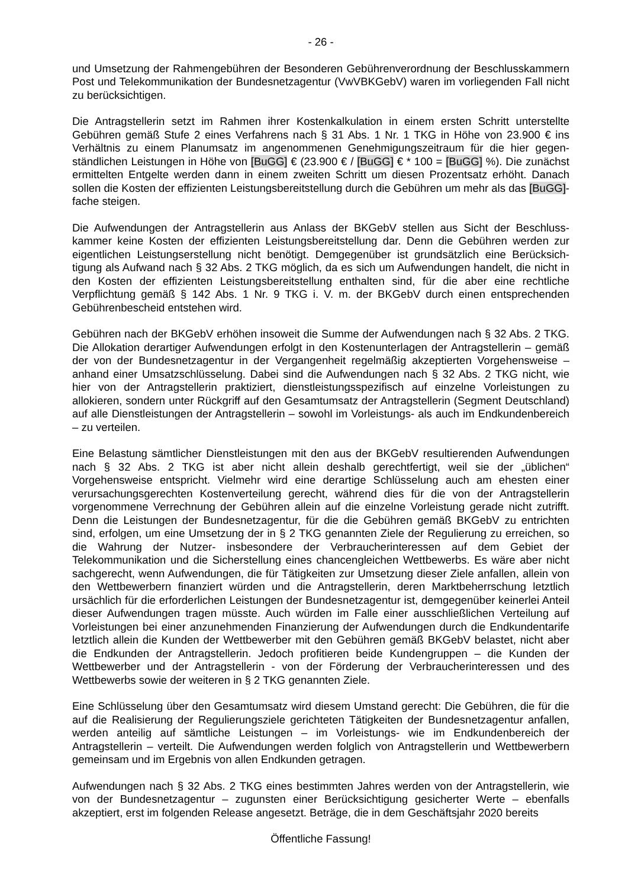- 26 -
und Umsetzung der Rahmengebühren der Besonderen Gebührenverordnung der Beschluss­kammern Post und Telekommunikation der Bundesnetzagentur (VwVBKGebV) waren im vorliegenden Fall nicht zu berücksichtigen.
Die Antragstellerin setzt im Rahmen ihrer Kostenkalkulation in einem ersten Schritt unterstellte Gebühren gemäß Stufe 2 eines Verfahrens nach § 31 Abs. 1 Nr. 1 TKG in Höhe von 23.900 € ins Verhältnis zu einem Planumsatz im angenommenen Genehmigungszeitraum für die hier gegen­ständlichen Leistungen in Höhe von [BuGG] € (23.900 € / [BuGG] € * 100 = [BuGG] %). Die zunächst ermittelten Entgelte werden dann in einem zweiten Schritt um diesen Prozentsatz er­höht. Danach sollen die Kosten der effizienten Leistungsbereitstellung durch die Gebühren um mehr als das [BuGG]-fache steigen.
Die Aufwendungen der Antragstellerin aus Anlass der BKGebV stellen aus Sicht der Beschluss­kammer keine Kosten der effizienten Leistungsbereitstellung dar. Denn die Gebühren werden zur eigentlichen Leistungserstellung nicht benötigt. Demgegenüber ist grundsätzlich eine Berücksich­tigung als Aufwand nach § 32 Abs. 2 TKG möglich, da es sich um Aufwendungen handelt, die nicht in den Kosten der effizienten Leistungsbereitstellung enthalten sind, für die aber eine recht­liche Verpflichtung gemäß § 142 Abs. 1 Nr. 9 TKG i. V. m. der BKGebV durch einen entsprechen­den Gebührenbescheid entstehen wird.
Gebühren nach der BKGebV erhöhen insoweit die Summe der Aufwendungen nach § 32 Abs. 2 TKG. Die Allokation derartiger Aufwendungen erfolgt in den Kostenunterlagen der Antragstellerin – gemäß der von der Bundesnetzagentur in der Vergangenheit regelmäßig akzep­tierten Vorgehensweise – anhand einer Umsatzschlüsselung. Dabei sind die Aufwendungen nach § 32 Abs. 2 TKG nicht, wie hier von der Antragstellerin praktiziert, dienstleistungsspezifisch auf einzelne Vorleistungen zu allokieren, sondern unter Rückgriff auf den Gesamtumsatz der Antrag­stellerin (Segment Deutschland) auf alle Dienstleistungen der Antragstellerin – sowohl im Vorleis­tungs- als auch im Endkundenbereich – zu verteilen.
Eine Belastung sämtlicher Dienstleistungen mit den aus der BKGebV resultierenden Aufwendun­gen nach § 32 Abs. 2 TKG ist aber nicht allein deshalb gerechtfertigt, weil sie der „üblichen“ Vorgehensweise entspricht. Vielmehr wird eine derartige Schlüsselung auch am ehesten einer verursachungsgerechten Kostenverteilung gerecht, während dies für die von der Antragstellerin vorgenommene Verrechnung der Gebühren allein auf die einzelne Vorleistung gerade nicht zutrifft. Denn die Leistungen der Bundesnetzagentur, für die die Gebühren gemäß BKGebV zu entrichten sind, erfolgen, um eine Umsetzung der in § 2 TKG genannten Ziele der Regulierung zu erreichen, so die Wahrung der Nutzer- insbesondere der Verbraucherinteressen auf dem Gebiet der Telekommunikation und die Sicherstellung eines chancengleichen Wettbewerbs. Es wäre aber nicht sachgerecht, wenn Aufwendungen, die für Tätigkeiten zur Umsetzung dieser Ziele anfallen, allein von den Wettbewerbern finanziert würden und die Antragstellerin, deren Marktbe­herrschung letztlich ursächlich für die erforderlichen Leistungen der Bundesnetzagentur ist, demgegenüber keinerlei Anteil dieser Aufwendungen tragen müsste. Auch würden im Falle einer ausschließlichen Verteilung auf Vorleistungen bei einer anzunehmenden Finanzierung der Auf­wendungen durch die Endkundentarife letztlich allein die Kunden der Wettbewerber mit den Gebühren gemäß BKGebV belastet, nicht aber die Endkunden der Antragstellerin. Jedoch profitieren beide Kundengruppen – die Kunden der Wettbewerber und der Antragstellerin - von der Förderung der Verbraucherinteressen und des Wettbewerbs sowie der weiteren in § 2 TKG genannten Ziele.
Eine Schlüsselung über den Gesamtumsatz wird diesem Umstand gerecht: Die Gebühren, die für die auf die Realisierung der Regulierungsziele gerichteten Tätigkeiten der Bundesnetzagentur anfallen, werden anteilig auf sämtliche Leistungen – im Vorleistungs- wie im Endkundenbereich der Antragstellerin – verteilt. Die Aufwendungen werden folglich von Antragstellerin und Wettbe­werbern gemeinsam und im Ergebnis von allen Endkunden getragen.
Aufwendungen nach § 32 Abs. 2 TKG eines bestimmten Jahres werden von der Antragstellerin, wie von der Bundesnetzagentur – zugunsten einer Berücksichtigung gesicherter Werte – ebenfalls akzeptiert, erst im folgenden Release angesetzt. Beträge, die in dem Geschäftsjahr 2020 bereits
Öffentliche Fassung!